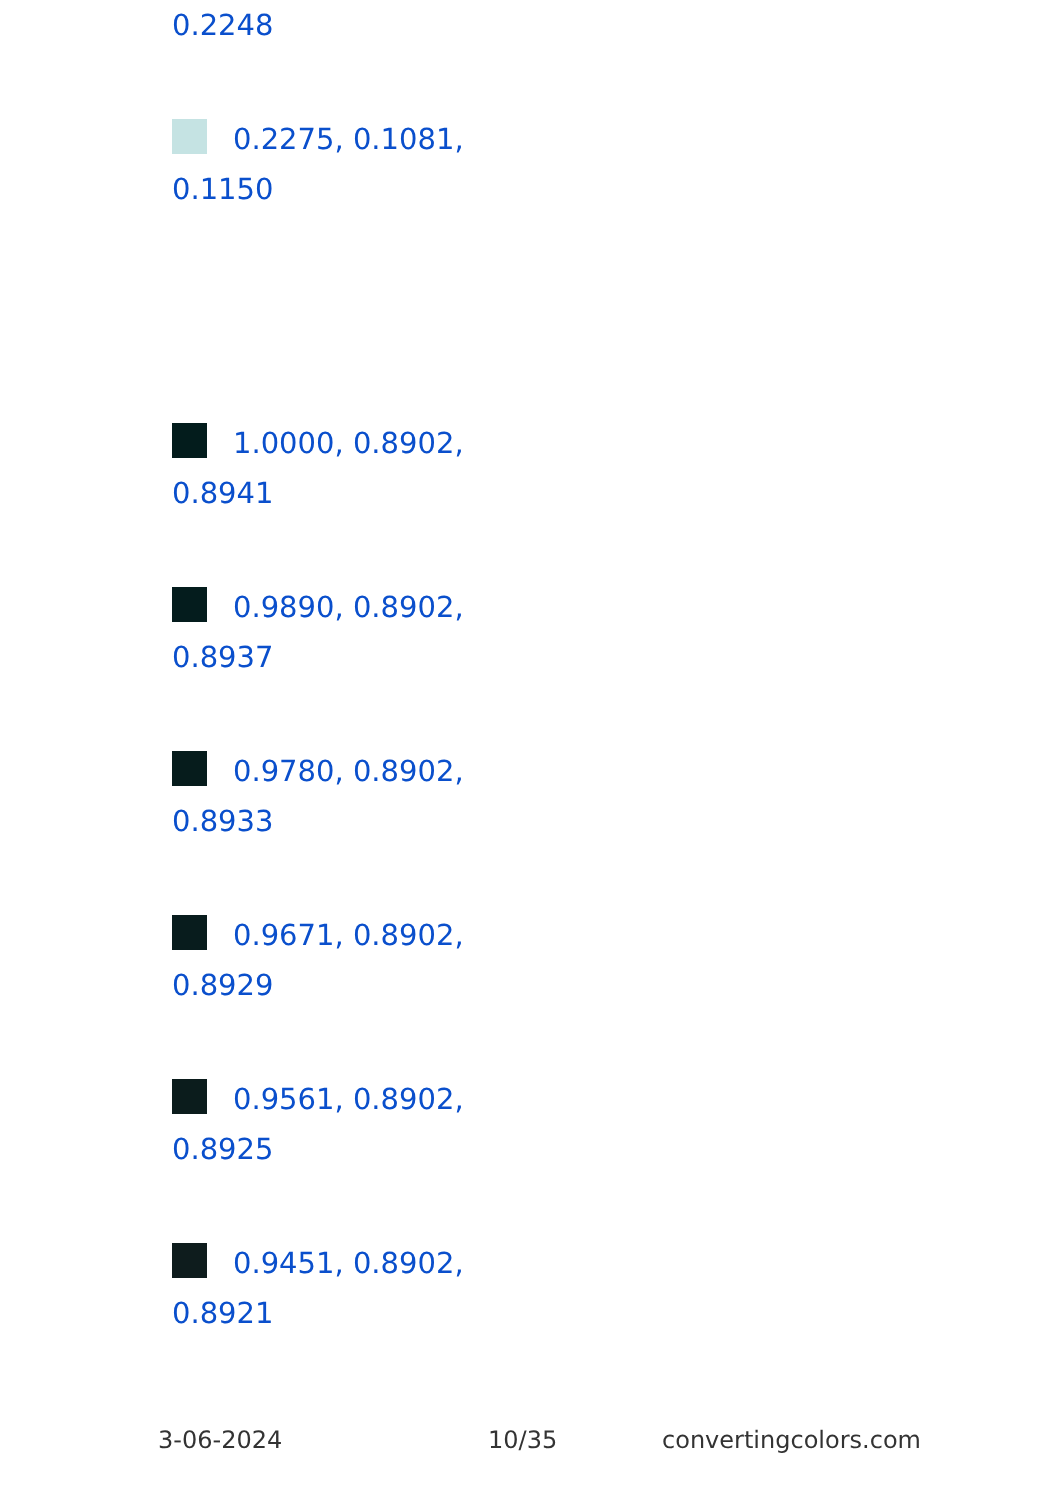0.2248
0.2275, 0.1081, 0.1150
1.0000, 0.8902, 0.8941
0.9890, 0.8902, 0.8937
0.9780, 0.8902, 0.8933
0.9671, 0.8902, 0.8929
0.9561, 0.8902, 0.8925
0.9451, 0.8902, 0.8921
3-06-2024 10/35 convertingcolors.com